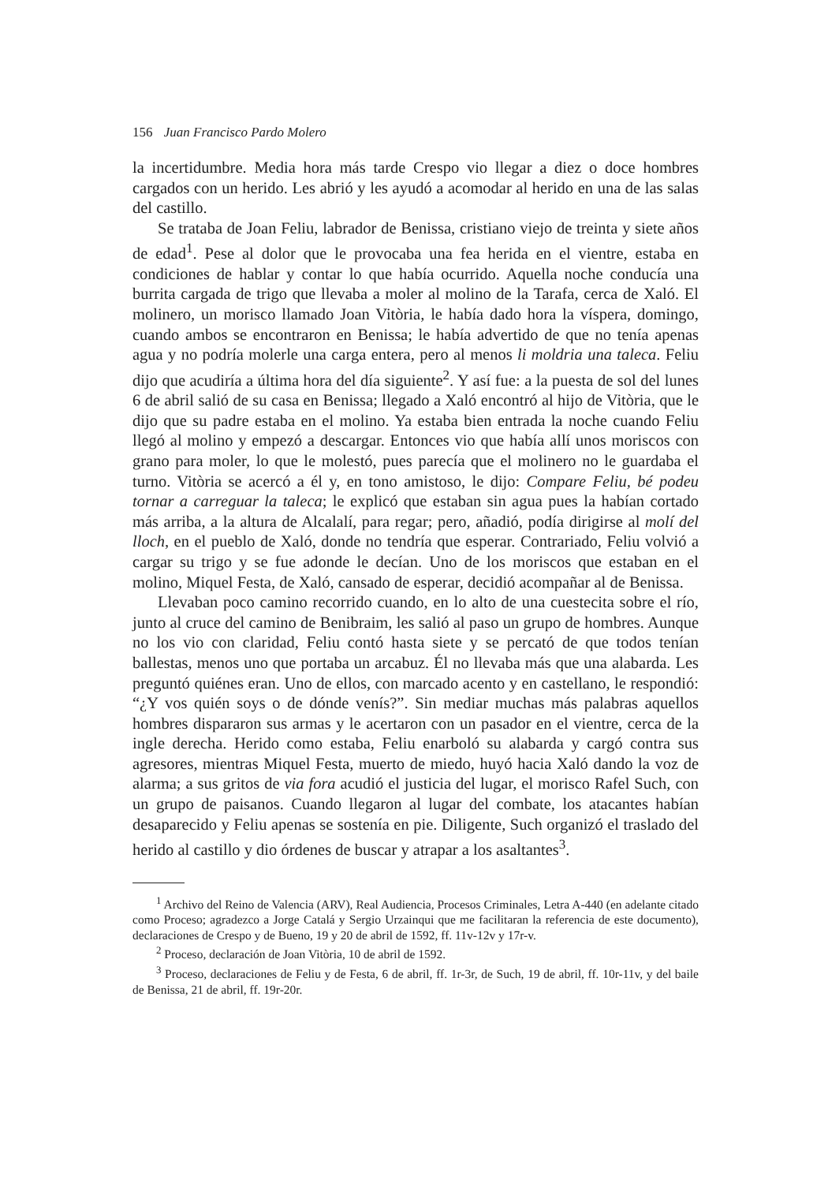156 Juan Francisco Pardo Molero
la incertidumbre. Media hora más tarde Crespo vio llegar a diez o doce hombres cargados con un herido. Les abrió y les ayudó a acomodar al herido en una de las salas del castillo.
Se trataba de Joan Feliu, labrador de Benissa, cristiano viejo de treinta y siete años de edad<sup>1</sup>. Pese al dolor que le provocaba una fea herida en el vientre, estaba en condiciones de hablar y contar lo que había ocurrido. Aquella noche conducía una burrita cargada de trigo que llevaba a moler al molino de la Tarafa, cerca de Xaló. El molinero, un morisco llamado Joan Vitòria, le había dado hora la víspera, domingo, cuando ambos se encontraron en Benissa; le había advertido de que no tenía apenas agua y no podría molerle una carga entera, pero al menos li moldria una taleca. Feliu dijo que acudiría a última hora del día siguiente<sup>2</sup>. Y así fue: a la puesta de sol del lunes 6 de abril salió de su casa en Benissa; llegado a Xaló encontró al hijo de Vitòria, que le dijo que su padre estaba en el molino. Ya estaba bien entrada la noche cuando Feliu llegó al molino y empezó a descargar. Entonces vio que había allí unos moriscos con grano para moler, lo que le molestó, pues parecía que el molinero no le guardaba el turno. Vitòria se acercó a él y, en tono amistoso, le dijo: Compare Feliu, bé podeu tornar a carreguar la taleca; le explicó que estaban sin agua pues la habían cortado más arriba, a la altura de Alcalalí, para regar; pero, añadió, podía dirigirse al molí del lloch, en el pueblo de Xaló, donde no tendría que esperar. Contrariado, Feliu volvió a cargar su trigo y se fue adonde le decían. Uno de los moriscos que estaban en el molino, Miquel Festa, de Xaló, cansado de esperar, decidió acompañar al de Benissa.
Llevaban poco camino recorrido cuando, en lo alto de una cuestecita sobre el río, junto al cruce del camino de Benibraim, les salió al paso un grupo de hombres. Aunque no los vio con claridad, Feliu contó hasta siete y se percató de que todos tenían ballestas, menos uno que portaba un arcabuz. Él no llevaba más que una alabarda. Les preguntó quiénes eran. Uno de ellos, con marcado acento y en castellano, le respondió: “¿Y vos quién soys o de dónde venís?”. Sin mediar muchas más palabras aquellos hombres dispararon sus armas y le acertaron con un pasador en el vientre, cerca de la ingle derecha. Herido como estaba, Feliu enarboló su alabarda y cargó contra sus agresores, mientras Miquel Festa, muerto de miedo, huyó hacia Xaló dando la voz de alarma; a sus gritos de via fora acudió el justicia del lugar, el morisco Rafel Such, con un grupo de paisanos. Cuando llegaron al lugar del combate, los atacantes habían desaparecido y Feliu apenas se sostenía en pie. Diligente, Such organizó el traslado del herido al castillo y dio órdenes de buscar y atrapar a los asaltantes<sup>3</sup>.
<sup>1</sup> Archivo del Reino de Valencia (ARV), Real Audiencia, Procesos Criminales, Letra A-440 (en adelante citado como Proceso; agradezco a Jorge Catalá y Sergio Urzainqui que me facilitaran la referencia de este documento), declaraciones de Crespo y de Bueno, 19 y 20 de abril de 1592, ff. 11v-12v y 17r-v.
<sup>2</sup> Proceso, declaración de Joan Vitòria, 10 de abril de 1592.
<sup>3</sup> Proceso, declaraciones de Feliu y de Festa, 6 de abril, ff. 1r-3r, de Such, 19 de abril, ff. 10r-11v, y del baile de Benissa, 21 de abril, ff. 19r-20r.